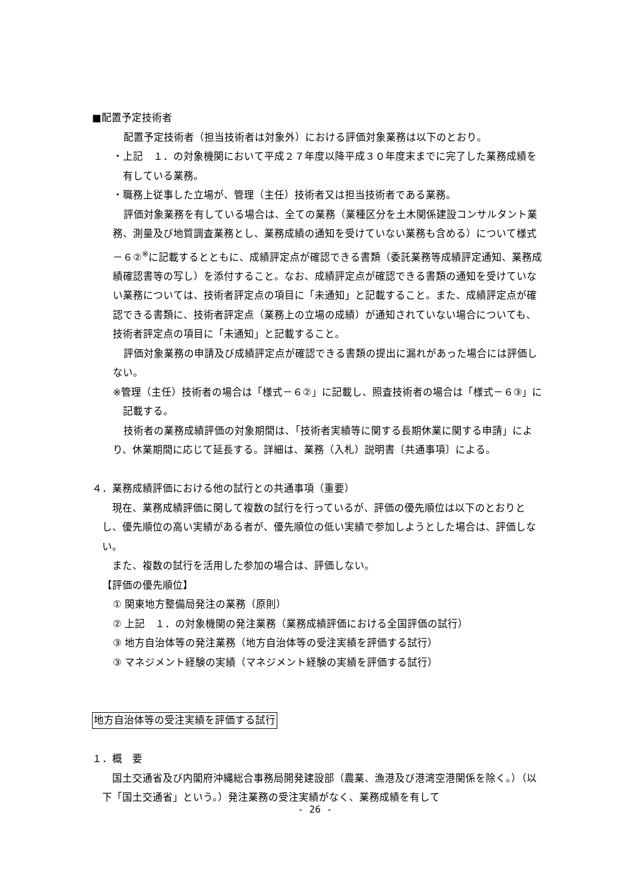■配置予定技術者
配置予定技術者（担当技術者は対象外）における評価対象業務は以下のとおり。
・上記　１．の対象機関において平成２７年度以降平成３０年度末までに完了した業務成績を有している業務。
・職務上従事した立場が、管理（主任）技術者又は担当技術者である業務。
評価対象業務を有している場合は、全ての業務（業種区分を土木関係建設コンサルタント業務、測量及び地質調査業務とし、業務成績の通知を受けていない業務も含める）について様式－６②<sup>※</sup>に記載するとともに、成績評定点が確認できる書類（委託業務等成績評定通知、業務成績確認書等の写し）を添付すること。なお、成績評定点が確認できる書類の通知を受けていない業務については、技術者評定点の項目に「未通知」と記載すること。また、成績評定点が確認できる書類に、技術者評定点（業務上の立場の成績）が通知されていない場合についても、技術者評定点の項目に「未通知」と記載すること。
評価対象業務の申請及び成績評定点が確認できる書類の提出に漏れがあった場合には評価しない。
※管理（主任）技術者の場合は「様式－６②」に記載し、照査技術者の場合は「様式－６③」に記載する。
技術者の業務成績評価の対象期間は、「技術者実績等に関する長期休業に関する申請」により、休業期間に応じて延長する。詳細は、業務（入札）説明書〔共通事項〕による。
４．業務成績評価における他の試行との共通事項（重要）
現在、業務成績評価に関して複数の試行を行っているが、評価の優先順位は以下のとおりとし、優先順位の高い実績がある者が、優先順位の低い実績で参加しようとした場合は、評価しない。
また、複数の試行を活用した参加の場合は、評価しない。
【評価の優先順位】
① 関東地方整備局発注の業務（原則）
② 上記　１．の対象機関の発注業務（業務成績評価における全国評価の試行）
③ 地方自治体等の発注業務（地方自治体等の受注実績を評価する試行）
③ マネジメント経験の実績（マネジメント経験の実績を評価する試行）
地方自治体等の受注実績を評価する試行
１．概　要
国土交通省及び内閣府沖縄総合事務局開発建設部（農業、漁港及び港湾空港関係を除く。）（以下「国土交通省」という。）発注業務の受注実績がなく、業務成績を有して
- 26 -